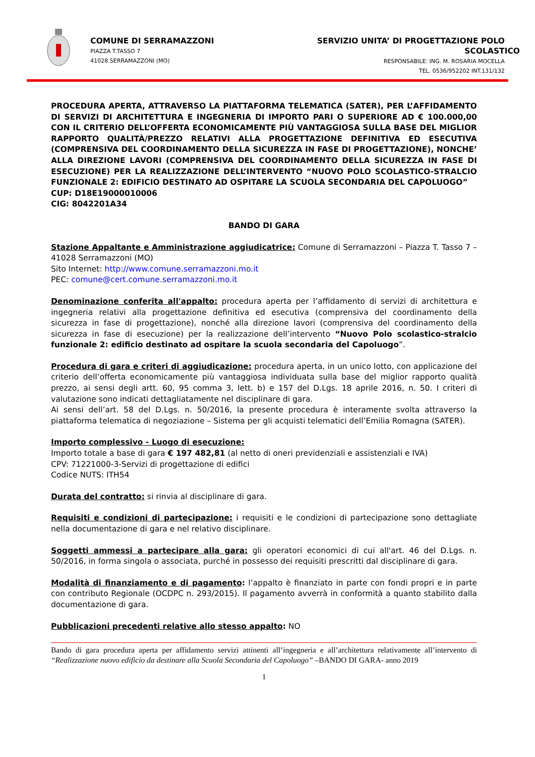COMUNE DI SERRAMAZZONI
PIAZZA T.TASSO 7
41028 SERRAMAZZONI (MO)
SERVIZIO UNITA’ DI PROGETTAZIONE POLO SCOLASTICO
RESPONSABILE: ING. M. ROSARIA MOCELLA
TEL. 0536/952202 INT.131/132
PROCEDURA APERTA, ATTRAVERSO LA PIATTAFORMA TELEMATICA (SATER), PER L’AFFIDAMENTO DI SERVIZI DI ARCHITETTURA E INGEGNERIA DI IMPORTO PARI O SUPERIORE AD € 100.000,00 CON IL CRITERIO DELL’OFFERTA ECONOMICAMENTE PIÙ VANTAGGIOSA SULLA BASE DEL MIGLIOR RAPPORTO QUALITÀ/PREZZO RELATIVI ALLA PROGETTAZIONE DEFINITIVA ED ESECUTIVA (COMPRENSIVA DEL COORDINAMENTO DELLA SICUREZZA IN FASE DI PROGETTAZIONE), NONCHE’ ALLA DIREZIONE LAVORI (COMPRENSIVA DEL COORDINAMENTO DELLA SICUREZZA IN FASE DI ESECUZIONE) PER LA REALIZZAZIONE DELL’INTERVENTO “NUOVO POLO SCOLASTICO-STRALCIO FUNZIONALE 2: EDIFICIO DESTINATO AD OSPITARE LA SCUOLA SECONDARIA DEL CAPOLUOGO”
CUP: D18E19000010006
CIG: 8042201A34
BANDO DI GARA
Stazione Appaltante e Amministrazione aggiudicatrice: Comune di Serramazzoni – Piazza T. Tasso 7 – 41028 Serramazzoni (MO)
Sito Internet: http://www.comune.serramazzoni.mo.it
PEC: comune@cert.comune.serramazzoni.mo.it
Denominazione conferita all'appalto: procedura aperta per l’affidamento di servizi di architettura e ingegneria relativi alla progettazione definitiva ed esecutiva (comprensiva del coordinamento della sicurezza in fase di progettazione), nonché alla direzione lavori (comprensiva del coordinamento della sicurezza in fase di esecuzione) per la realizzazione dell’intervento “Nuovo Polo scolastico-stralcio funzionale 2: edificio destinato ad ospitare la scuola secondaria del Capoluogo”.
Procedura di gara e criteri di aggiudicazione: procedura aperta, in un unico lotto, con applicazione del criterio dell’offerta economicamente più vantaggiosa individuata sulla base del miglior rapporto qualità prezzo, ai sensi degli artt. 60, 95 comma 3, lett. b) e 157 del D.Lgs. 18 aprile 2016, n. 50. I criteri di valutazione sono indicati dettagliatamente nel disciplinare di gara.
Ai sensi dell’art. 58 del D.Lgs. n. 50/2016, la presente procedura è interamente svolta attraverso la piattaforma telematica di negoziazione – Sistema per gli acquisti telematici dell’Emilia Romagna (SATER).
Importo complessivo - Luogo di esecuzione:
Importo totale a base di gara € 197 482,81 (al netto di oneri previdenziali e assistenziali e IVA)
CPV: 71221000-3-Servizi di progettazione di edifici
Codice NUTS: ITH54
Durata del contratto: si rinvia al disciplinare di gara.
Requisiti e condizioni di partecipazione: i requisiti e le condizioni di partecipazione sono dettagliate nella documentazione di gara e nel relativo disciplinare.
Soggetti ammessi a partecipare alla gara: gli operatori economici di cui all'art. 46 del D.Lgs. n. 50/2016, in forma singola o associata, purché in possesso dei requisiti prescritti dal disciplinare di gara.
Modalità di finanziamento e di pagamento: l’appalto è finanziato in parte con fondi propri e in parte con contributo Regionale (OCDPC n. 293/2015). Il pagamento avverrà in conformità a quanto stabilito dalla documentazione di gara.
Pubblicazioni precedenti relative allo stesso appalto: NO
Bando di gara procedura aperta per affidamento servizi attinenti all’ingegneria e all’architettura relativamente all’intervento di “Realizzazione nuovo edificio da destinare alla Scuola Secondaria del Capoluogo” –BANDO DI GARA- anno 2019
1